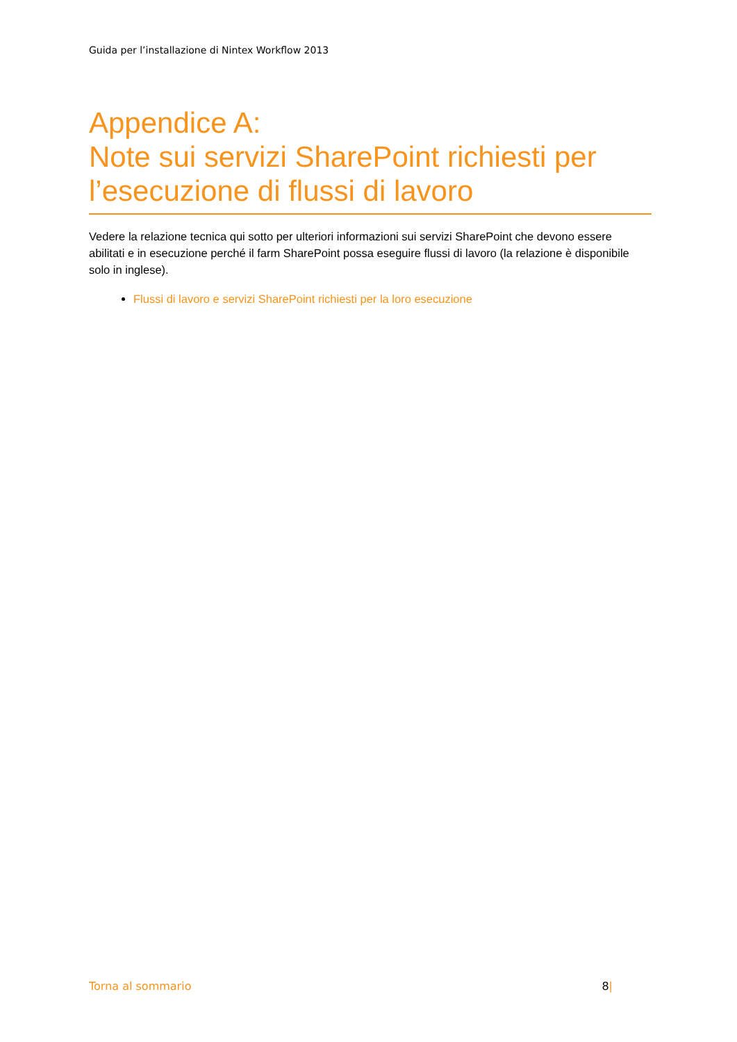Guida per l’installazione di Nintex Workflow 2013
Appendice A:
Note sui servizi SharePoint richiesti per l’esecuzione di flussi di lavoro
Vedere la relazione tecnica qui sotto per ulteriori informazioni sui servizi SharePoint che devono essere abilitati e in esecuzione perché il farm SharePoint possa eseguire flussi di lavoro (la relazione è disponibile solo in inglese).
Flussi di lavoro e servizi SharePoint richiesti per la loro esecuzione
Torna al sommario 8|